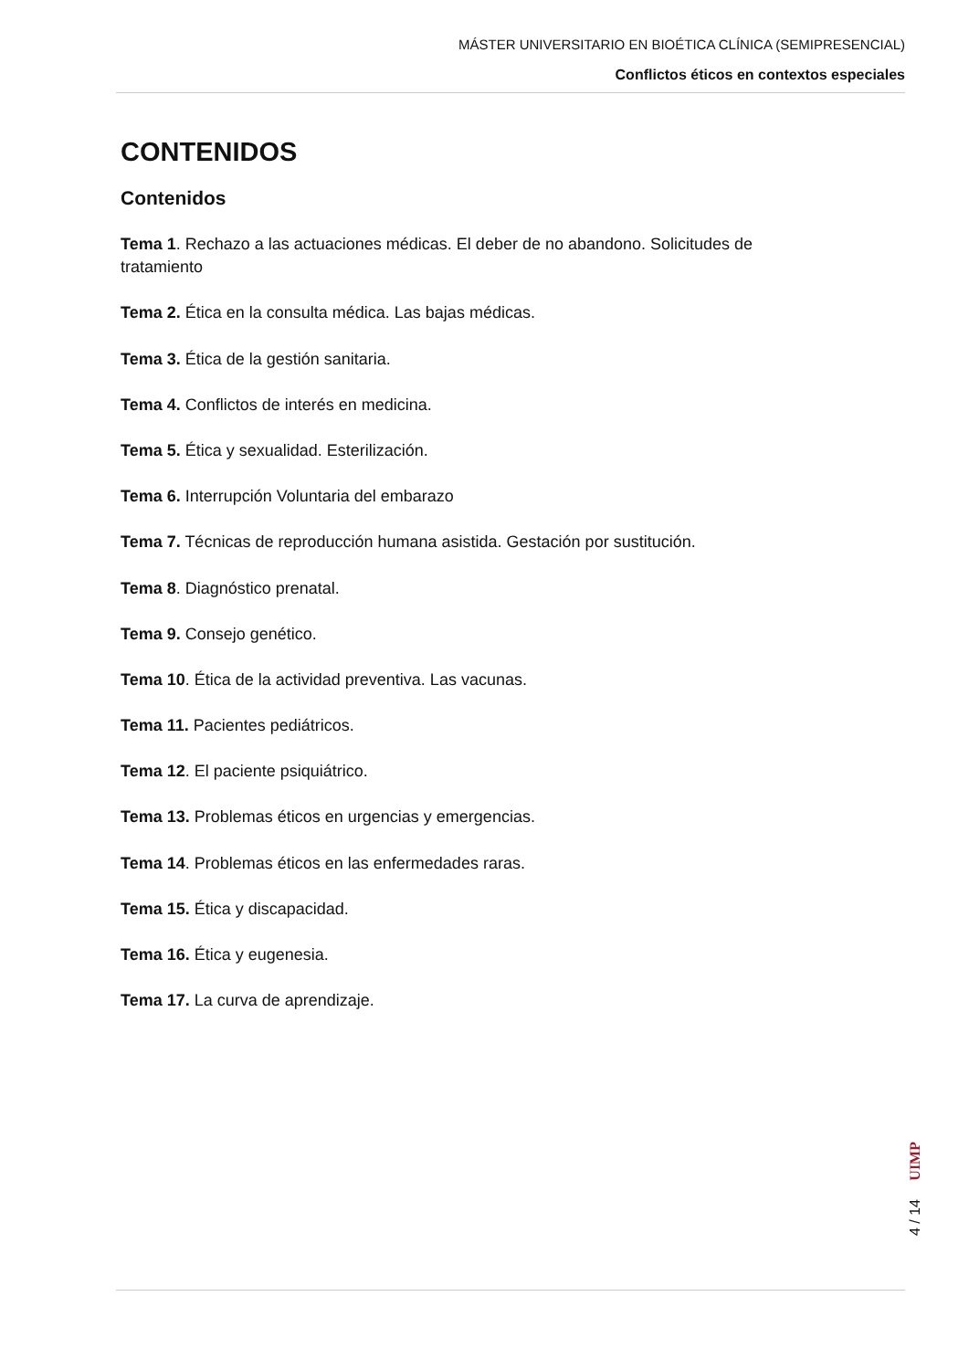MÁSTER UNIVERSITARIO EN BIOÉTICA CLÍNICA (SEMIPRESENCIAL)
Conflictos éticos en contextos especiales
CONTENIDOS
Contenidos
Tema 1. Rechazo a las actuaciones médicas. El deber de no abandono. Solicitudes de tratamiento
Tema 2. Ética en la consulta médica. Las bajas médicas.
Tema 3. Ética de la gestión sanitaria.
Tema 4. Conflictos de interés en medicina.
Tema 5. Ética y sexualidad. Esterilización.
Tema 6. Interrupción Voluntaria del embarazo
Tema 7. Técnicas de reproducción humana asistida. Gestación por sustitución.
Tema 8. Diagnóstico prenatal.
Tema 9. Consejo genético.
Tema 10. Ética de la actividad preventiva. Las vacunas.
Tema 11. Pacientes pediátricos.
Tema 12. El paciente psiquiátrico.
Tema 13. Problemas éticos en urgencias y emergencias.
Tema 14. Problemas éticos en las enfermedades raras.
Tema 15. Ética y discapacidad.
Tema 16. Ética y eugenesia.
Tema 17. La curva de aprendizaje.
UIMP
4 / 14